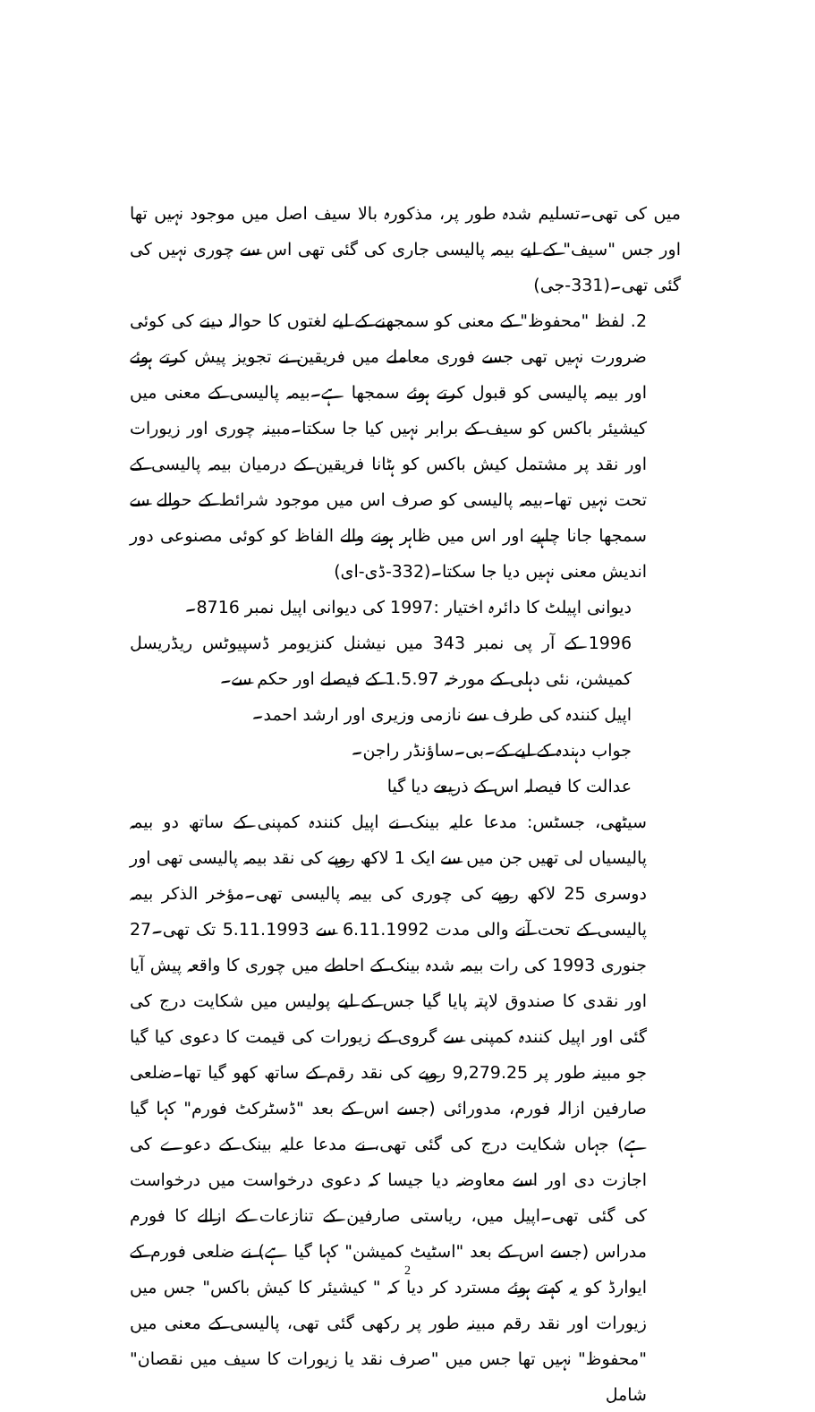میں کی تھی۔تسلیم شدہ طور پر، مذکورہ بالا سیف اصل میں موجود نہیں تھا اور جس "سیف" کے لیے بیمہ پالیسی جاری کی گئی تھی اس سے چوری نہیں کی گئی تھی۔(331-جی)
2. لفظ "محفوظ" کے معنی کو سمجھنے کے لیے لغتوں کا حوالہ دینے کی کوئی ضرورت نہیں تھی جسے فوری معاملے میں فریقین نے تجویز پیش کرتے ہوئے اور بیمہ پالیسی کو قبول کرتے ہوئے سمجھا ہے۔بیمہ پالیسی کے معنی میں کیشیئر باکس کو سیف کے برابر نہیں کیا جا سکتا۔مبینہ چوری اور زیورات اور نقد پر مشتمل کیش باکس کو ہٹانا فریقین کے درمیان بیمہ پالیسی کے تحت نہیں تھا۔بیمہ پالیسی کو صرف اس میں موجود شرائط کے حوالے سے سمجھا جانا چاہیے اور اس میں ظاہر ہونے والے الفاظ کو کوئی مصنوعی دور اندیش معنی نہیں دیا جا سکتا۔(332-ڈی-ای)
دیوانی اپیلٹ کا دائرہ اختیار :1997 کی دیوانی اپیل نمبر 8716۔
1996 کے آر پی نمبر 343 میں نیشنل کنزیومر ڈسپیوٹس ریڈریسل کمیشن، نئی دہلی کے مورخہ 1.5.97 کے فیصلے اور حکم سے۔
اپیل کنندہ کی طرف سے نازمی وزیری اور ارشد احمد۔
جواب دہندہ کے لیے کے۔بی۔ساؤنڈر راجن۔
عدالت کا فیصلہ اس کے ذریعے دیا گیا
سیٹھی، جسٹس: مدعا علیہ بینک نے اپیل کنندہ کمپنی کے ساتھ دو بیمہ پالیسیاں لی تھیں جن میں سے ایک 1 لاکھ روپے کی نقد بیمہ پالیسی تھی اور دوسری 25 لاکھ روپے کی چوری کی بیمہ پالیسی تھی۔مؤخر الذکر بیمہ پالیسی کے تحت آنے والی مدت 6.11.1992 سے 5.11.1993 تک تھی۔27 جنوری 1993 کی رات بیمہ شدہ بینک کے احاطے میں چوری کا واقعہ پیش آیا اور نقدی کا صندوق لاپتہ پایا گیا جس کے لیے پولیس میں شکایت درج کی گئی اور اپیل کنندہ کمپنی سے گروی کے زیورات کی قیمت کا دعوی کیا گیا جو مبینہ طور پر 9,279.25 روپے کی نقد رقم کے ساتھ کھو گیا تھا۔ضلعی صارفین ازالہ فورم، مدورائی (جسے اس کے بعد "ڈسٹرکٹ فورم" کہا گیا ہے) جہاں شکایت درج کی گئی تھی، نے مدعا علیہ بینک کے دعوے کی اجازت دی اور اسے معاوضہ دیا جیسا کہ دعوی درخواست میں درخواست کی گئی تھی۔اپیل میں، ریاستی صارفین کے تنازعات کے ازالے کا فورم مدراس (جسے اس کے بعد "اسٹیٹ کمیشن" کہا گیا ہے) نے ضلعی فورم کے ایوارڈ کو یہ کہتے ہوئے مسترد کر دیا کہ " کیشیئر کا کیش باکس" جس میں زیورات اور نقد رقم مبینہ طور پر رکھی گئی تھی، پالیسی کے معنی میں "محفوظ" نہیں تھا جس میں "صرف نقد یا زیورات کا سیف میں نقصان" شامل
2